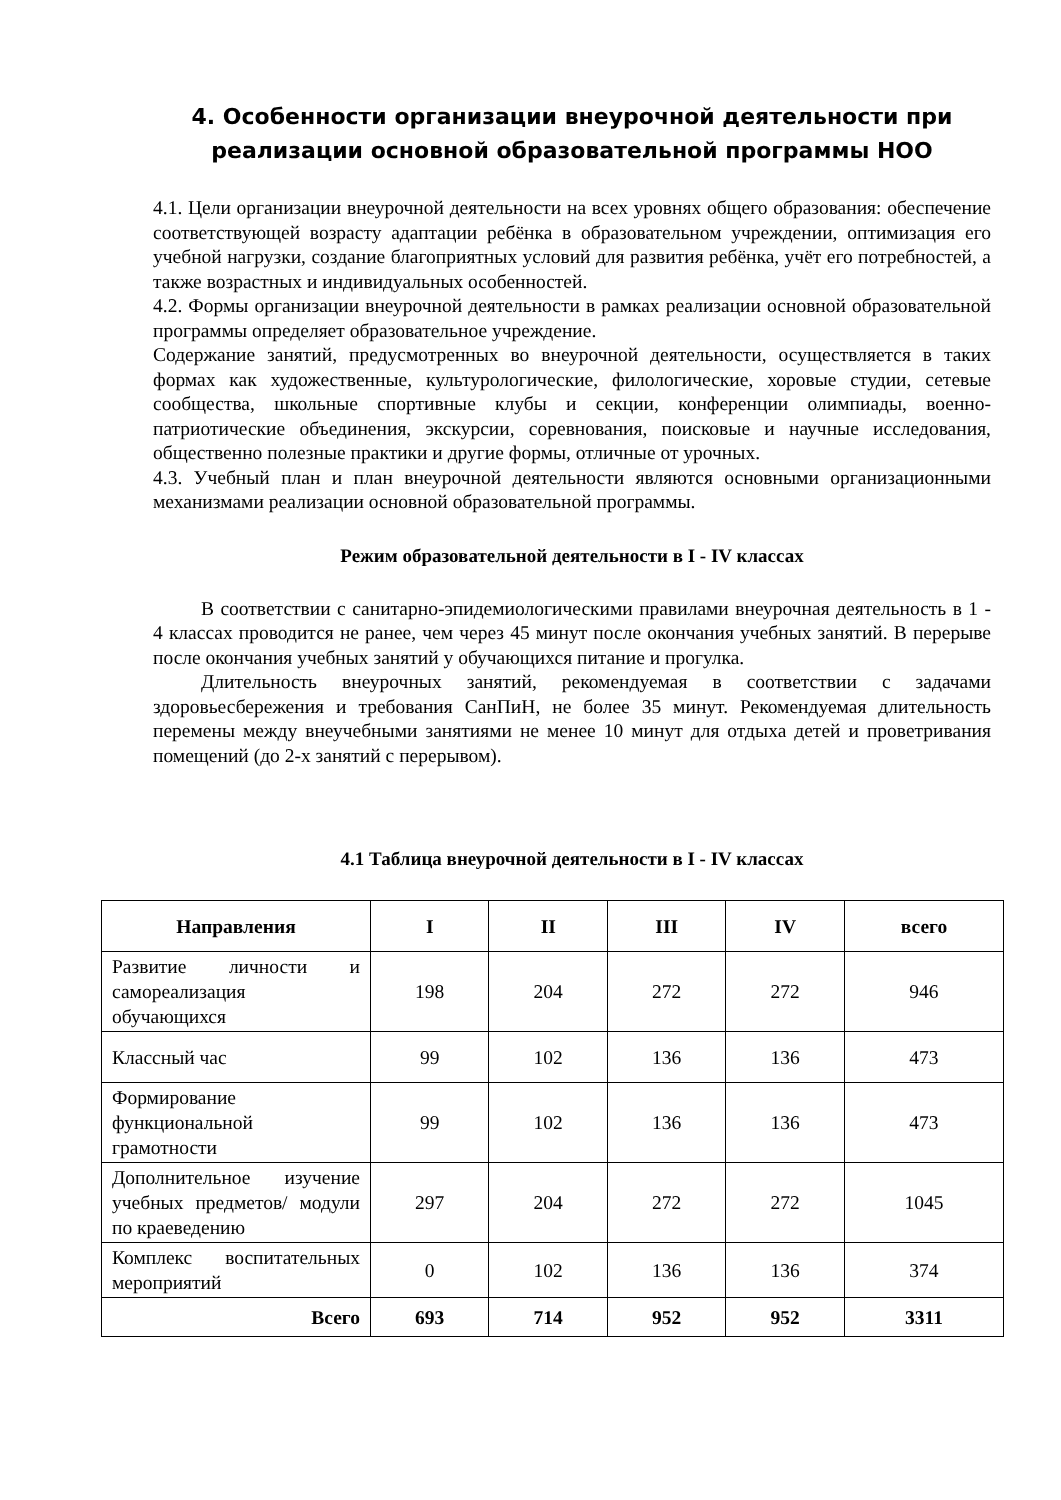4. Особенности организации внеурочной деятельности при реализации основной образовательной программы НОО
4.1. Цели организации внеурочной деятельности на всех уровнях общего образования: обеспечение соответствующей возрасту адаптации ребёнка в образовательном учреждении, оптимизация его учебной нагрузки, создание благоприятных условий для развития ребёнка, учёт его потребностей, а также возрастных и индивидуальных особенностей.
4.2. Формы организации внеурочной деятельности в рамках реализации основной образовательной программы определяет образовательное учреждение.
Содержание занятий, предусмотренных во внеурочной деятельности, осуществляется в таких формах как художественные, культурологические, филологические, хоровые студии, сетевые сообщества, школьные спортивные клубы и секции, конференции олимпиады, военно-патриотические объединения, экскурсии, соревнования, поисковые и научные исследования, общественно полезные практики и другие формы, отличные от урочных.
4.3. Учебный план и план внеурочной деятельности являются основными организационными механизмами реализации основной образовательной программы.
Режим образовательной деятельности в I - IV классах
В соответствии с санитарно-эпидемиологическими правилами внеурочная деятельность в 1 - 4 классах проводится не ранее, чем через 45 минут после окончания учебных занятий. В перерыве после окончания учебных занятий у обучающихся питание и прогулка.
Длительность внеурочных занятий, рекомендуемая в соответствии с задачами здоровьесбережения и требования СанПиН, не более 35 минут. Рекомендуемая длительность перемены между внеучебными занятиями не менее 10 минут для отдыха детей и проветривания помещений (до 2-х занятий с перерывом).
4.1 Таблица внеурочной деятельности в I - IV классах
| Направления | I | II | III | IV | всего |
| --- | --- | --- | --- | --- | --- |
| Развитие личности и самореализация обучающихся | 198 | 204 | 272 | 272 | 946 |
| Классный час | 99 | 102 | 136 | 136 | 473 |
| Формирование функциональной грамотности | 99 | 102 | 136 | 136 | 473 |
| Дополнительное изучение учебных предметов/ модули по краеведению | 297 | 204 | 272 | 272 | 1045 |
| Комплекс воспитательных мероприятий | 0 | 102 | 136 | 136 | 374 |
| Всего | 693 | 714 | 952 | 952 | 3311 |